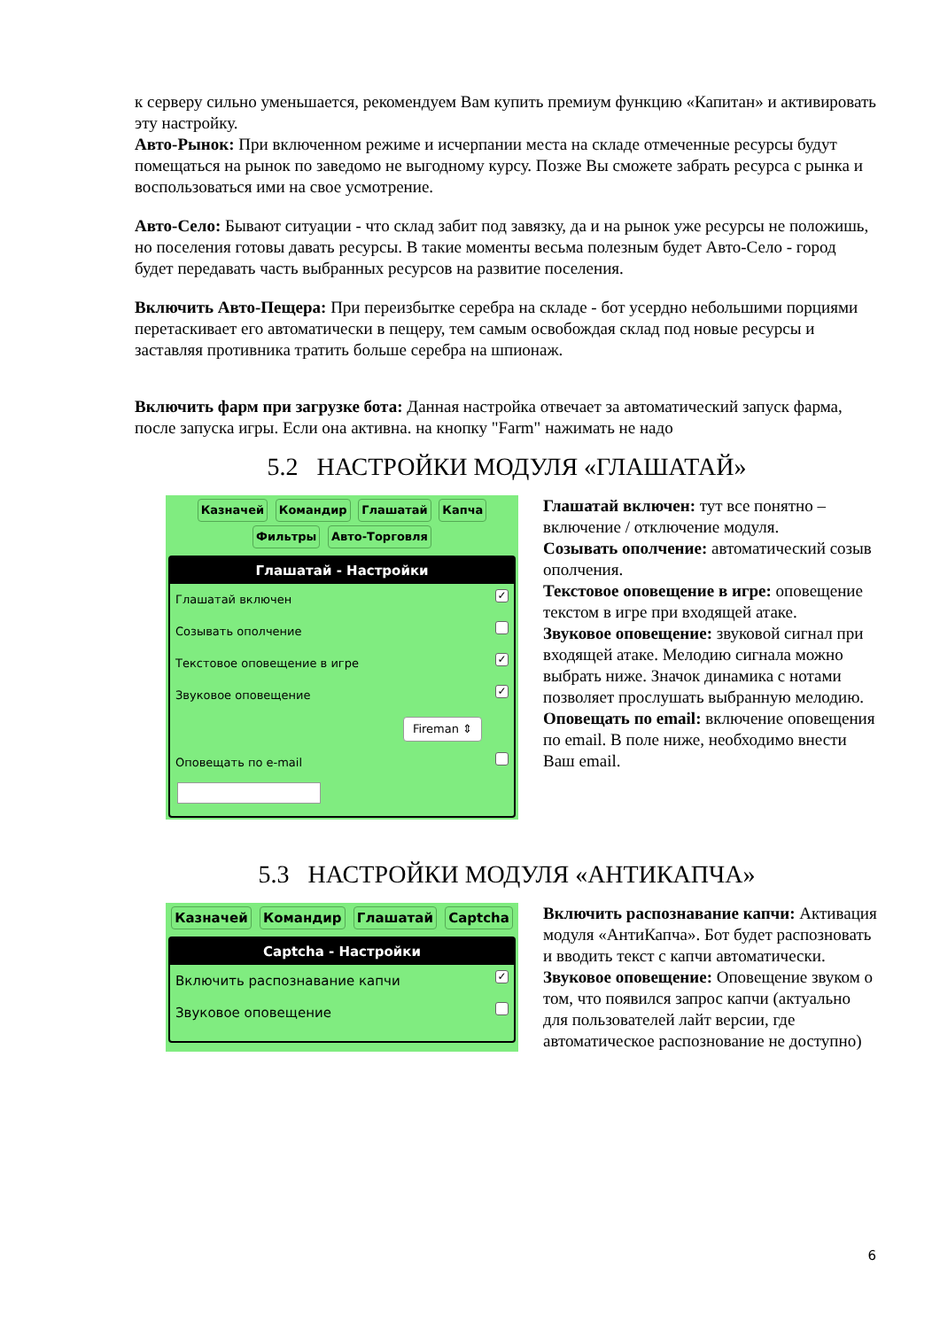к серверу сильно уменьшается, рекомендуем Вам купить премиум функцию «Капитан» и активировать эту настройку.
Авто-Рынок: При включенном режиме и исчерпании места на складе отмеченные ресурсы будут помещаться на рынок по заведомо не выгодному курсу. Позже Вы сможете забрать ресурса с рынка и воспользоваться ими на свое усмотрение.
Авто-Село: Бывают ситуации - что склад забит под завязку, да и на рынок уже ресурсы не положишь, но поселения готовы давать ресурсы. В такие моменты весьма полезным будет Авто-Село - город будет передавать часть выбранных ресурсов на развитие поселения.
Включить Авто-Пещера: При переизбытке серебра на складе - бот усердно небольшими порциями перетаскивает его автоматически в пещеру, тем самым освобождая склад под новые ресурсы и заставляя противника тратить больше серебра на шпионаж.
Включить фарм при загрузке бота: Данная настройка отвечает за автоматический запуск фарма, после запуска игры. Если она активна. на кнопку "Farm" нажимать не надо
5.2 НАСТРОЙКИ МОДУЛЯ «ГЛАШАТАЙ»
Казначей Командир Глашатай Капча
Фильтры Авто-Торговля
Глашатай - Настройки
Глашатай включен ✓
Созывать ополчение
Текстовое оповещение в игре ✓
Звуковое оповещение ✓
Fireman ⇕
Оповещать по e-mail
Глашатай включен: тут все понятно – включение / отключение модуля.
Созывать ополчение: автоматический созыв ополчения.
Текстовое оповещение в игре: оповещение текстом в игре при входящей атаке.
Звуковое оповещение: звуковой сигнал при входящей атаке. Мелодию сигнала можно выбрать ниже. Значок динамика с нотами позволяет прослушать выбранную мелодию.
Оповещать по email: включение оповещения по email. В поле ниже, необходимо внести Ваш email.
5.3 НАСТРОЙКИ МОДУЛЯ «АНТИКАПЧА»
Казначей Командир Глашатай Captcha
Captcha - Настройки
Включить распознавание капчи ✓
Звуковое оповещение
Включить распознавание капчи: Активация модуля «АнтиКапча». Бот будет распозновать и вводить текст с капчи автоматически.
Звуковое оповещение: Оповещение звуком о том, что появился запрос капчи (актуально для пользователей лайт версии, где автоматическое распознование не доступно)
6